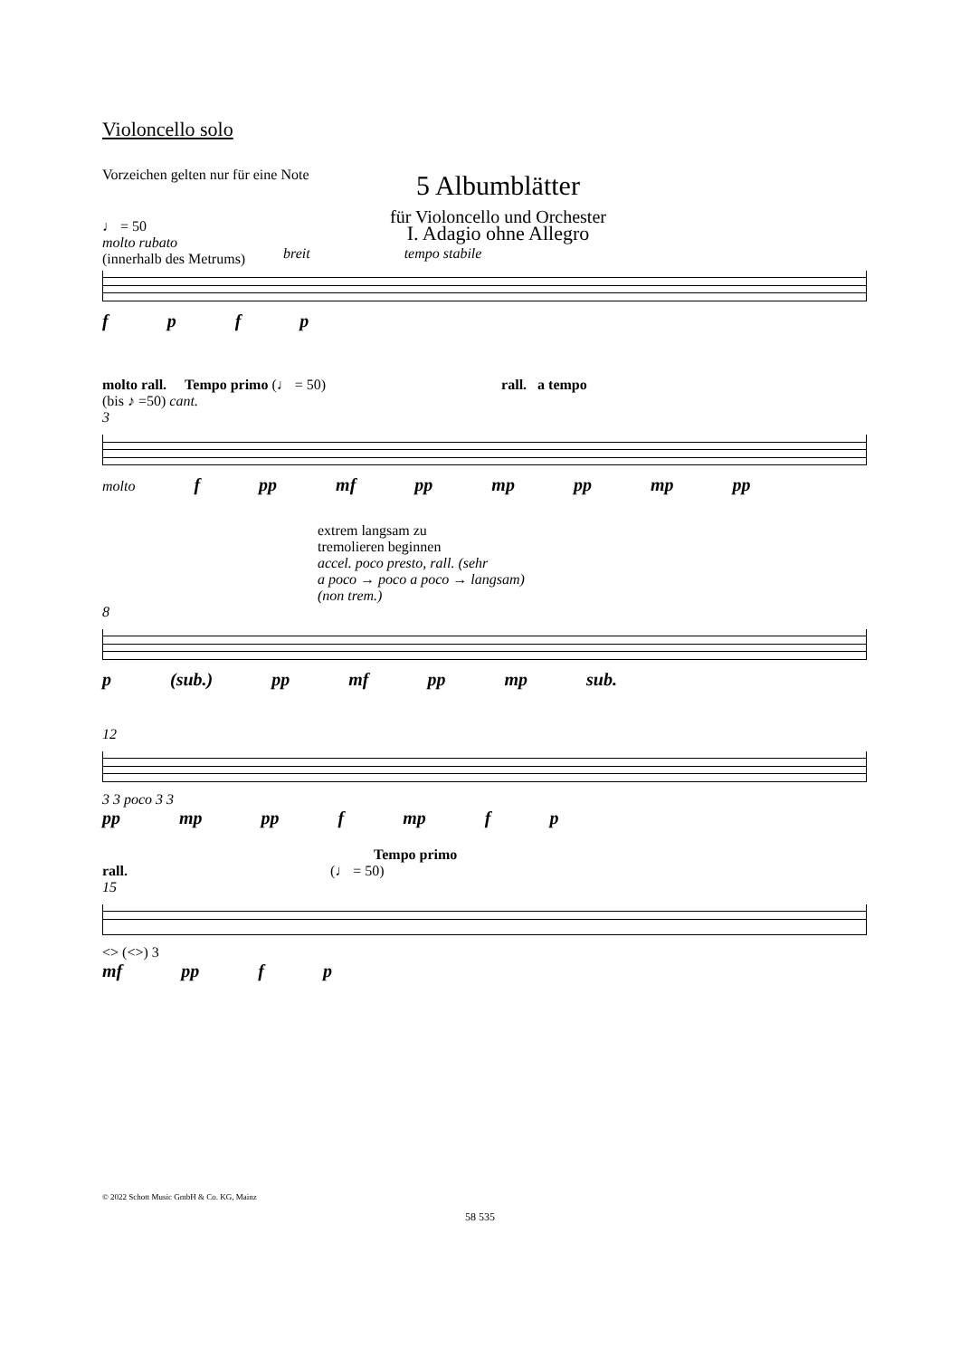Violoncello solo
Vorzeichen gelten nur für eine Note
5 Albumblätter
für Violoncello und Orchester
♩ = 50
molto rubato
(innerhalb des Metrums)
I. Adagio ohne Allegro
breit tempo stabile
f p f p
molto rall. Tempo primo (♩ = 50) rall. a tempo
(bis ♪ =50) cant.
3
molto f pp mf pp mp pp mp pp
extrem langsam zu
tremolieren beginnen
accel. poco presto, rall. (sehr
a poco → poco a poco → langsam)
(non trem.)
8
p (sub.) pp mf pp mp sub.
12
3 3 poco 3 3
pp mp pp f mp f p
Tempo primo
rall. (♩ = 50)
15
<> (<>) 3
mf pp f p
© 2022 Schott Music GmbH & Co. KG, Mainz
58 535